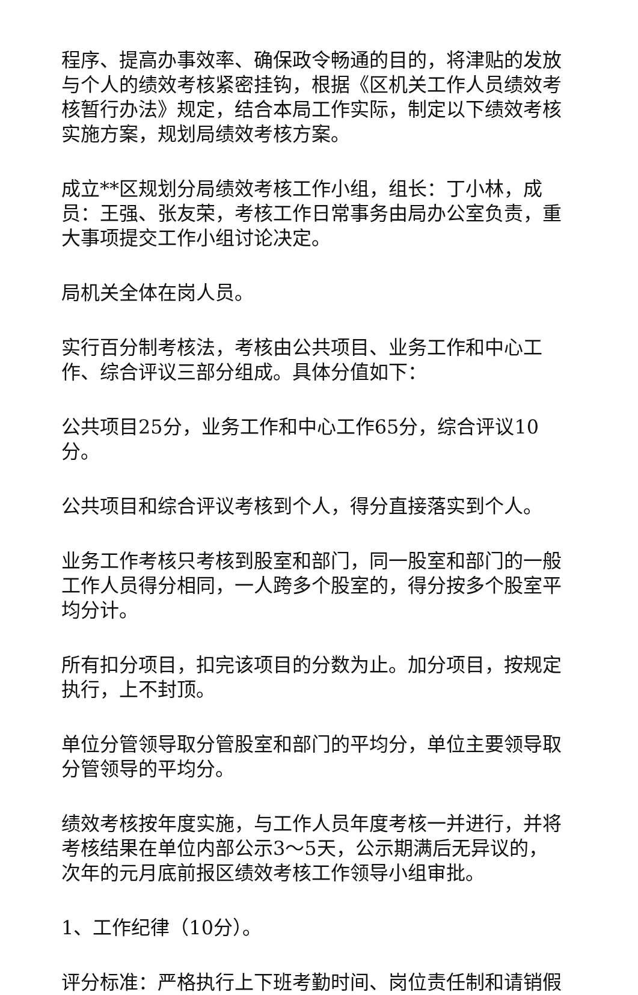程序、提高办事效率、确保政令畅通的目的，将津贴的发放与个人的绩效考核紧密挂钩，根据《区机关工作人员绩效考核暂行办法》规定，结合本局工作实际，制定以下绩效考核实施方案，规划局绩效考核方案。
成立**区规划分局绩效考核工作小组，组长：丁小林，成员：王强、张友荣，考核工作日常事务由局办公室负责，重大事项提交工作小组讨论决定。
局机关全体在岗人员。
实行百分制考核法，考核由公共项目、业务工作和中心工作、综合评议三部分组成。具体分值如下：
公共项目25分，业务工作和中心工作65分，综合评议10分。
公共项目和综合评议考核到个人，得分直接落实到个人。
业务工作考核只考核到股室和部门，同一股室和部门的一般工作人员得分相同，一人跨多个股室的，得分按多个股室平均分计。
所有扣分项目，扣完该项目的分数为止。加分项目，按规定执行，上不封顶。
单位分管领导取分管股室和部门的平均分，单位主要领导取分管领导的平均分。
绩效考核按年度实施，与工作人员年度考核一并进行，并将考核结果在单位内部公示3～5天，公示期满后无异议的，次年的元月底前报区绩效考核工作领导小组审批。
1、工作纪律（10分）。
评分标准：严格执行上下班考勤时间、岗位责任制和请销假